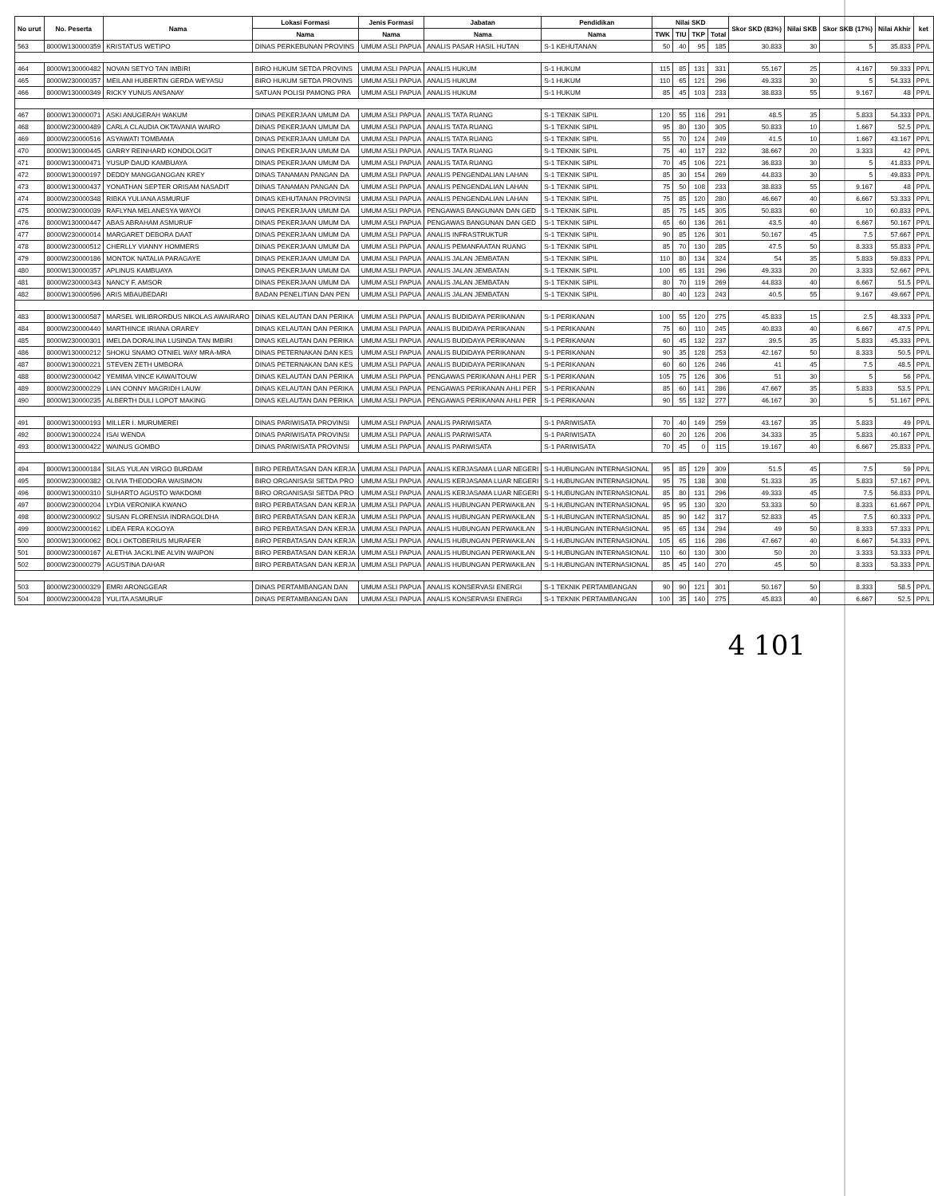| No urut | No. Peserta | Nama | Lokasi Formasi | Jenis Formasi | Jabatan | Pendidikan | Nilai SKD | | | | Skor SKD (83%) | Nilai SKB | Skor SKB (17%) | Nilai Akhir | ket |
| --- | --- | --- | --- | --- | --- | --- | --- | --- | --- | --- | --- | --- | --- | --- | --- |
| | | | Nama | Nama | Nama | Nama | TWK | TIU | TKP | Total | | | | | |
| 563 | 8000W130000359 | KRISTATUS WETIPO | DINAS PERKEBUNAN PROVINS | UMUM ASLI PAPUA | ANALIS PASAR HASIL HUTAN | S-1 KEHUTANAN | 50 | 40 | 95 | 185 | 30.833 | 30 | 5 | 35.833 | PP/L |
| 464 | 8000W130000482 | NOVAN SETYO TAN IMBIRI | BIRO HUKUM SETDA PROVINS | UMUM ASLI PAPUA | ANALIS HUKUM | S-1 HUKUM | 115 | 85 | 131 | 331 | 55.167 | 25 | 4.167 | 59.333 | PP/L |
| 465 | 8000W230000357 | MEILANI HUBERTIN GERDA WEYASU | BIRO HUKUM SETDA PROVINS | UMUM ASLI PAPUA | ANALIS HUKUM | S-1 HUKUM | 110 | 65 | 121 | 296 | 49.333 | 30 | 5 | 54.333 | PP/L |
| 466 | 8000W130000349 | RICKY YUNUS ANSANAY | SATUAN POLISI PAMONG PRA | UMUM ASLI PAPUA | ANALIS HUKUM | S-1 HUKUM | 85 | 45 | 103 | 233 | 38.833 | 55 | 9.167 | 48 | PP/L |
| 467 | 8000W130000071 | ASKI ANUGERAH WAKUM | DINAS PEKERJAAN UMUM DA | UMUM ASLI PAPUA | ANALIS TATA RUANG | S-1 TEKNIK SIPIL | 120 | 55 | 116 | 291 | 48.5 | 35 | 5.833 | 54.333 | PP/L |
| 468 | 8000W230000489 | CARLA CLAUDIA OKTAVANIA WAIRO | DINAS PEKERJAAN UMUM DA | UMUM ASLI PAPUA | ANALIS TATA RUANG | S-1 TEKNIK SIPIL | 95 | 80 | 130 | 305 | 50.833 | 10 | 1.667 | 52.5 | PP/L |
| 469 | 8000W230000516 | ASYAWATI TOMBAMA | DINAS PEKERJAAN UMUM DA | UMUM ASLI PAPUA | ANALIS TATA RUANG | S-1 TEKNIK SIPIL | 55 | 70 | 124 | 249 | 41.5 | 10 | 1.667 | 43.167 | PP/L |
| 470 | 8000W130000445 | GARRY REINHARD KONDOLOGIT | DINAS PEKERJAAN UMUM DA | UMUM ASLI PAPUA | ANALIS TATA RUANG | S-1 TEKNIK SIPIL | 75 | 40 | 117 | 232 | 38.667 | 20 | 3.333 | 42 | PP/L |
| 471 | 8000W130000471 | YUSUP DAUD KAMBUAYA | DINAS PEKERJAAN UMUM DA | UMUM ASLI PAPUA | ANALIS TATA RUANG | S-1 TEKNIK SIPIL | 70 | 45 | 106 | 221 | 36.833 | 30 | 5 | 41.833 | PP/L |
| 472 | 8000W130000197 | DEDDY MANGGANGGAN KREY | DINAS TANAMAN PANGAN DA | UMUM ASLI PAPUA | ANALIS PENGENDALIAN LAHAN | S-1 TEKNIK SIPIL | 85 | 30 | 154 | 269 | 44.833 | 30 | 5 | 49.833 | PP/L |
| 473 | 8000W130000437 | YONATHAN SEPTER ORISAM NASADIT | DINAS TANAMAN PANGAN DA | UMUM ASLI PAPUA | ANALIS PENGENDALIAN LAHAN | S-1 TEKNIK SIPIL | 75 | 50 | 108 | 233 | 38.833 | 55 | 9.167 | 48 | PP/L |
| 474 | 8000W230000348 | RIBKA YULIANA ASMURUF | DINAS KEHUTANAN PROVINSI | UMUM ASLI PAPUA | ANALIS PENGENDALIAN LAHAN | S-1 TEKNIK SIPIL | 75 | 85 | 120 | 280 | 46.667 | 40 | 6.667 | 53.333 | PP/L |
| 475 | 8000W230000039 | RAFLYNA MELANESYA WAYOI | DINAS PEKERJAAN UMUM DA | UMUM ASLI PAPUA | PENGAWAS BANGUNAN DAN GED | S-1 TEKNIK SIPIL | 85 | 75 | 145 | 305 | 50.833 | 60 | 10 | 60.833 | PP/L |
| 476 | 8000W130000447 | ABAS ABRAHAM ASMURUF | DINAS PEKERJAAN UMUM DA | UMUM ASLI PAPUA | PENGAWAS BANGUNAN DAN GED | S-1 TEKNIK SIPIL | 65 | 60 | 136 | 261 | 43.5 | 40 | 6.667 | 50.167 | PP/L |
| 477 | 8000W230000014 | MARGARET DEBORA DAAT | DINAS PEKERJAAN UMUM DA | UMUM ASLI PAPUA | ANALIS INFRASTRUKTUR | S-1 TEKNIK SIPIL | 90 | 85 | 126 | 301 | 50.167 | 45 | 7.5 | 57.667 | PP/L |
| 478 | 8000W230000512 | CHERLLY VIANNY HOMMERS | DINAS PEKERJAAN UMUM DA | UMUM ASLI PAPUA | ANALIS PEMANFAATAN RUANG | S-1 TEKNIK SIPIL | 85 | 70 | 130 | 285 | 47.5 | 50 | 8.333 | 55.833 | PP/L |
| 479 | 8000W230000186 | MONTOK NATALIA PARAGAYE | DINAS PEKERJAAN UMUM DA | UMUM ASLI PAPUA | ANALIS JALAN JEMBATAN | S-1 TEKNIK SIPIL | 110 | 80 | 134 | 324 | 54 | 35 | 5.833 | 59.833 | PP/L |
| 480 | 8000W130000357 | APLINUS KAMBUAYA | DINAS PEKERJAAN UMUM DA | UMUM ASLI PAPUA | ANALIS JALAN JEMBATAN | S-1 TEKNIK SIPIL | 100 | 65 | 131 | 296 | 49.333 | 20 | 3.333 | 52.667 | PP/L |
| 481 | 8000W230000343 | NANCY F. AMSOR | DINAS PEKERJAAN UMUM DA | UMUM ASLI PAPUA | ANALIS JALAN JEMBATAN | S-1 TEKNIK SIPIL | 80 | 70 | 119 | 269 | 44.833 | 40 | 6.667 | 51.5 | PP/L |
| 482 | 8000W130000596 | ARIS MBAUBEDARI | BADAN PENELITIAN DAN PEN | UMUM ASLI PAPUA | ANALIS JALAN JEMBATAN | S-1 TEKNIK SIPIL | 80 | 40 | 123 | 243 | 40.5 | 55 | 9.167 | 49.667 | PP/L |
| 483 | 8000W130000587 | MARSEL WILIBRORDUS NIKOLAS AWAIRARO | DINAS KELAUTAN DAN PERIKA | UMUM ASLI PAPUA | ANALIS BUDIDAYA PERIKANAN | S-1 PERIKANAN | 100 | 55 | 120 | 275 | 45.833 | 15 | 2.5 | 48.333 | PP/L |
| 484 | 8000W230000440 | MARTHINCE IRIANA ORAREY | DINAS KELAUTAN DAN PERIKA | UMUM ASLI PAPUA | ANALIS BUDIDAYA PERIKANAN | S-1 PERIKANAN | 75 | 60 | 110 | 245 | 40.833 | 40 | 6.667 | 47.5 | PP/L |
| 485 | 8000W230000301 | IMELDA DORALINA LUSINDA TAN IMBIRI | DINAS KELAUTAN DAN PERIKA | UMUM ASLI PAPUA | ANALIS BUDIDAYA PERIKANAN | S-1 PERIKANAN | 60 | 45 | 132 | 237 | 39.5 | 35 | 5.833 | 45.333 | PP/L |
| 486 | 8000W130000212 | SHOKU SNAMO OTNIEL WAY MRA-MRA | DINAS PETERNAKAN DAN KES | UMUM ASLI PAPUA | ANALIS BUDIDAYA PERIKANAN | S-1 PERIKANAN | 90 | 35 | 128 | 253 | 42.167 | 50 | 8.333 | 50.5 | PP/L |
| 487 | 8000W130000221 | STEVEN ZETH UMBORA | DINAS PETERNAKAN DAN KES | UMUM ASLI PAPUA | ANALIS BUDIDAYA PERIKANAN | S-1 PERIKANAN | 60 | 60 | 126 | 246 | 41 | 45 | 7.5 | 48.5 | PP/L |
| 488 | 8000W230000042 | YEMIMA VINCE KAWAITOUW | DINAS KELAUTAN DAN PERIKA | UMUM ASLI PAPUA | PENGAWAS PERIKANAN AHLI PER | S-1 PERIKANAN | 105 | 75 | 126 | 306 | 51 | 30 | 5 | 56 | PP/L |
| 489 | 8000W230000229 | LIAN CONNY MAGRIDH LAUW | DINAS KELAUTAN DAN PERIKA | UMUM ASLI PAPUA | PENGAWAS PERIKANAN AHLI PER | S-1 PERIKANAN | 85 | 60 | 141 | 286 | 47.667 | 35 | 5.833 | 53.5 | PP/L |
| 490 | 8000W130000235 | ALBERTH DULI LOPOT MAKING | DINAS KELAUTAN DAN PERIKA | UMUM ASLI PAPUA | PENGAWAS PERIKANAN AHLI PER | S-1 PERIKANAN | 90 | 55 | 132 | 277 | 46.167 | 30 | 5 | 51.167 | PP/L |
| 491 | 8000W130000193 | MILLER I. MURUMEREI | DINAS PARIWISATA PROVINSI | UMUM ASLI PAPUA | ANALIS PARIWISATA | S-1 PARIWISATA | 70 | 40 | 149 | 259 | 43.167 | 35 | 5.833 | 49 | PP/L |
| 492 | 8000W130000224 | ISAI WENDA | DINAS PARIWISATA PROVINSI | UMUM ASLI PAPUA | ANALIS PARIWISATA | S-1 PARIWISATA | 60 | 20 | 126 | 206 | 34.333 | 35 | 5.833 | 40.167 | PP/L |
| 493 | 8000W130000422 | WAINUS GOMBO | DINAS PARIWISATA PROVINSI | UMUM ASLI PAPUA | ANALIS PARIWISATA | S-1 PARIWISATA | 70 | 45 | 0 | 115 | 19.167 | 40 | 6.667 | 25.833 | PP/L |
| 494 | 8000W130000184 | SILAS YULAN VIRGO BURDAM | BIRO PERBATASAN DAN KERJA | UMUM ASLI PAPUA | ANALIS KERJASAMA LUAR NEGERI | S-1 HUBUNGAN INTERNASIONAL | 95 | 85 | 129 | 309 | 51.5 | 45 | 7.5 | 59 | PP/L |
| 495 | 8000W230000382 | OLIVIA THEODORA WAISIMON | BIRO ORGANISASI SETDA PRO | UMUM ASLI PAPUA | ANALIS KERJASAMA LUAR NEGERI | S-1 HUBUNGAN INTERNASIONAL | 95 | 75 | 138 | 308 | 51.333 | 35 | 5.833 | 57.167 | PP/L |
| 496 | 8000W130000310 | SUHARTO AGUSTO WAKDOMI | BIRO ORGANISASI SETDA PRO | UMUM ASLI PAPUA | ANALIS KERJASAMA LUAR NEGERI | S-1 HUBUNGAN INTERNASIONAL | 85 | 80 | 131 | 296 | 49.333 | 45 | 7.5 | 56.833 | PP/L |
| 497 | 8000W230000204 | LYDIA VERONIKA KWANO | BIRO PERBATASAN DAN KERJA | UMUM ASLI PAPUA | ANALIS HUBUNGAN PERWAKILAN | S-1 HUBUNGAN INTERNASIONAL | 95 | 95 | 130 | 320 | 53.333 | 50 | 8.333 | 61.667 | PP/L |
| 498 | 8000W230000902 | SUSAN FLORENSIA INDRAGOLDHA | BIRO PERBATASAN DAN KERJA | UMUM ASLI PAPUA | ANALIS HUBUNGAN PERWAKILAN | S-1 HUBUNGAN INTERNASIONAL | 85 | 90 | 142 | 317 | 52.833 | 45 | 7.5 | 60.333 | PP/L |
| 499 | 8000W230000162 | LIDEA FERA KOGOYA | BIRO PERBATASAN DAN KERJA | UMUM ASLI PAPUA | ANALIS HUBUNGAN PERWAKILAN | S-1 HUBUNGAN INTERNASIONAL | 95 | 65 | 134 | 294 | 49 | 50 | 8.333 | 57.333 | PP/L |
| 500 | 8000W130000062 | BOLI OKTOBERIUS MURAFER | BIRO PERBATASAN DAN KERJA | UMUM ASLI PAPUA | ANALIS HUBUNGAN PERWAKILAN | S-1 HUBUNGAN INTERNASIONAL | 105 | 65 | 116 | 286 | 47.667 | 40 | 6.667 | 54.333 | PP/L |
| 501 | 8000W230000167 | ALETHA JACKLINE ALVIN WAIPON | BIRO PERBATASAN DAN KERJA | UMUM ASLI PAPUA | ANALIS HUBUNGAN PERWAKILAN | S-1 HUBUNGAN INTERNASIONAL | 110 | 60 | 130 | 300 | 50 | 20 | 3.333 | 53.333 | PP/L |
| 502 | 8000W230000279 | AGUSTINA DAHAR | BIRO PERBATASAN DAN KERJA | UMUM ASLI PAPUA | ANALIS HUBUNGAN PERWAKILAN | S-1 HUBUNGAN INTERNASIONAL | 85 | 45 | 140 | 270 | 45 | 50 | 8.333 | 53.333 | PP/L |
| 503 | 8000W230000329 | EMRI ARONGGEAR | DINAS PERTAMBANGAN DAN | UMUM ASLI PAPUA | ANALIS KONSERVASI ENERGI | S-1 TEKNIK PERTAMBANGAN | 90 | 90 | 121 | 301 | 50.167 | 50 | 8.333 | 58.5 | PP/L |
| 504 | 8000W230000428 | YULITA ASMURUF | DINAS PERTAMBANGAN DAN | UMUM ASLI PAPUA | ANALIS KONSERVASI ENERGI | S-1 TEKNIK PERTAMBANGAN | 100 | 35 | 140 | 275 | 45.833 | 40 | 6.667 | 52.5 | PP/L |
4 101